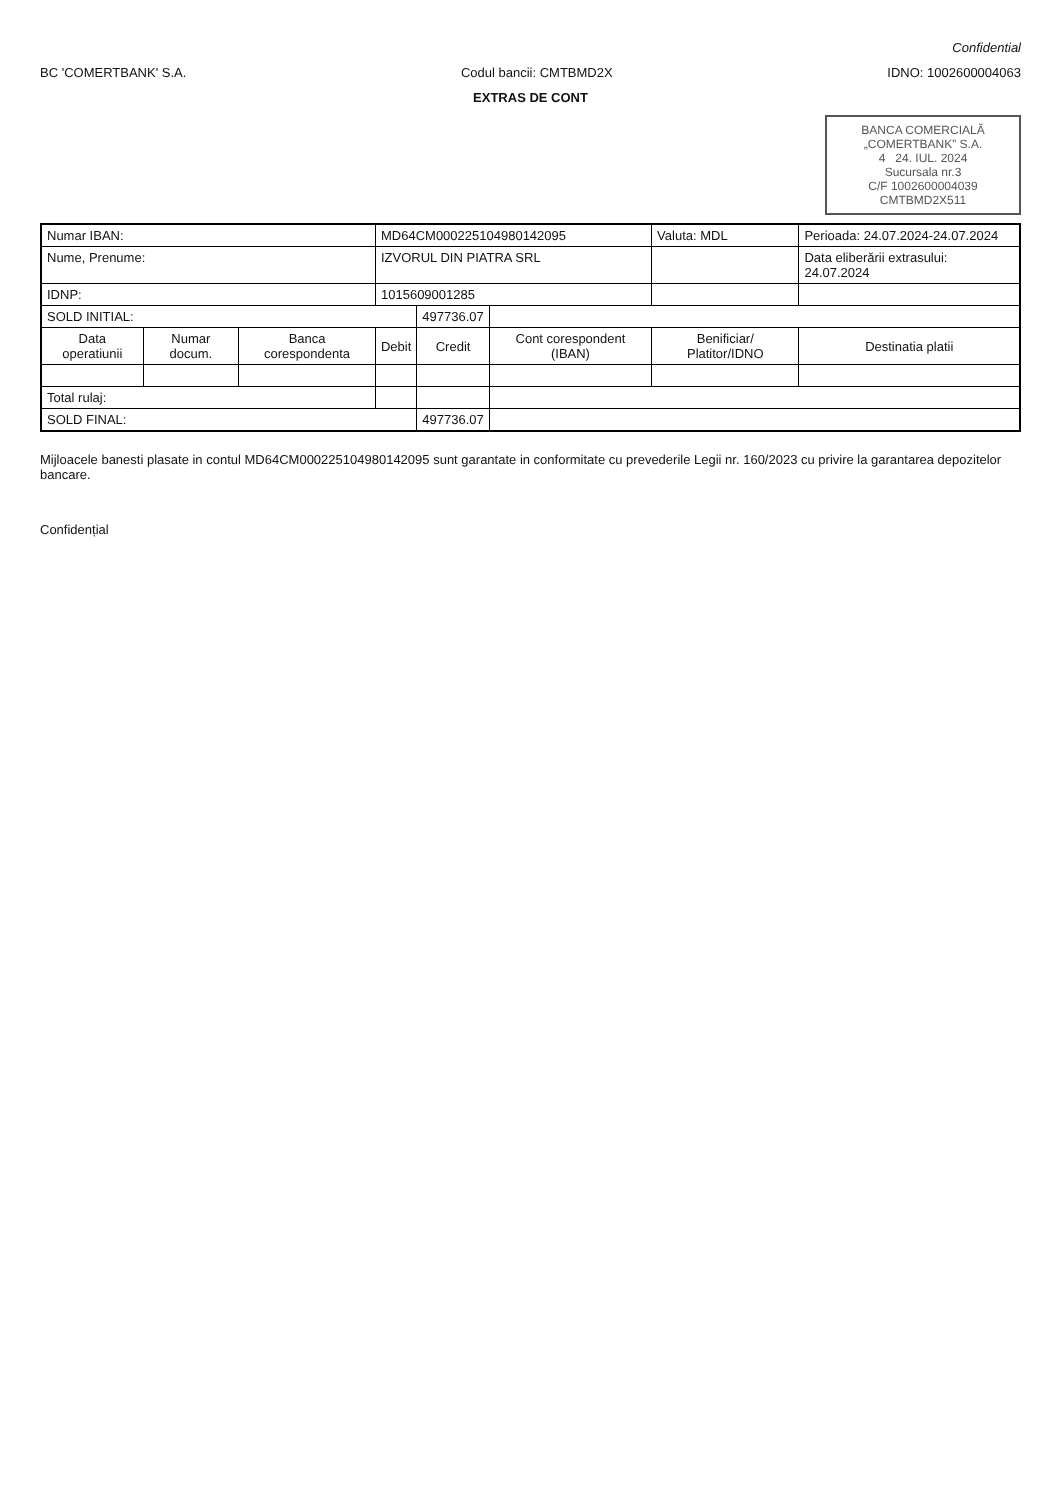Confidential
BC 'COMERTBANK' S.A. Codul bancii: CMTBMD2X IDNO: 1002600004063
EXTRAS DE CONT
BANCA COMERCIALĂ „COMERTBANK” S.A.
4 24. IUL. 2024
Sucursala nr.3
C/F 1002600004039 CMTBMD2X511
| Numar IBAN: | | | MD64CM000225104980142095 | | | Valuta: MDL | Perioada: 24.07.2024-24.07.2024 |
| Nume, Prenume: | | | IZVORUL DIN PIATRA SRL | | | | Data eliberării extrasului: 24.07.2024 |
| IDNP: | | | 1015609001285 | | | | |
| SOLD INITIAL: | | | | 497736.07 | | | |
| Data operatiunii | Numar docum. | Banca corespondenta | Debit | Credit | Cont corespondent (IBAN) | Benificiar/ Platitor/IDNO | Destinatia platii |
| Total rulaj: | | | | | | | |
| SOLD FINAL: | | | | 497736.07 | | | |
Mijloacele banesti plasate in contul MD64CM000225104980142095 sunt garantate in conformitate cu prevederile Legii nr. 160/2023 cu privire la garantarea depozitelor bancare.
Confidențial